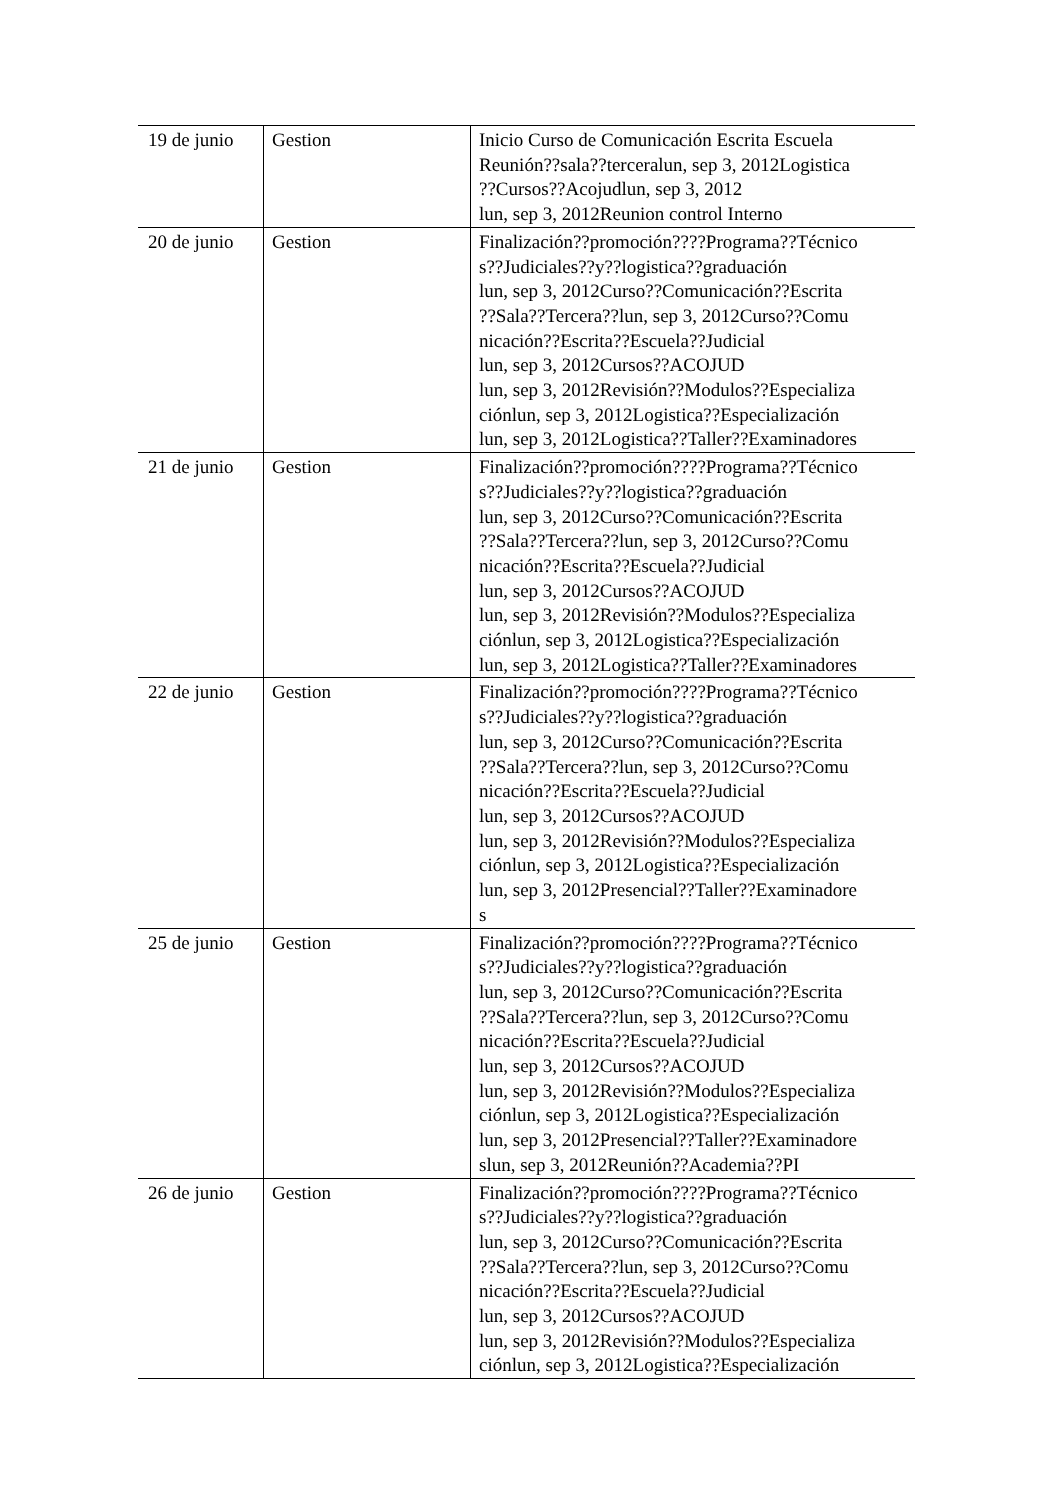| 19 de junio | Gestion | Inicio Curso de Comunicación Escrita Escuela Reunión??sala??terceralun, sep 3, 2012Logistica ??Cursos??Acojudlun, sep 3, 2012 lun, sep 3, 2012Reunion control Interno |
| 20 de junio | Gestion | Finalización??promoción????Programa??Técnico s??Judiciales??y??logistica??graduación lun, sep 3, 2012Curso??Comunicación??Escrita ??Sala??Tercera??lun, sep 3, 2012Curso??Comu nicación??Escrita??Escuela??Judicial lun, sep 3, 2012Cursos??ACOJUD lun, sep 3, 2012Revisión??Modulos??Especializa ciónlun, sep 3, 2012Logistica??Especialización lun, sep 3, 2012Logistica??Taller??Examinadores |
| 21 de junio | Gestion | Finalización??promoción????Programa??Técnico s??Judiciales??y??logistica??graduación lun, sep 3, 2012Curso??Comunicación??Escrita ??Sala??Tercera??lun, sep 3, 2012Curso??Comu nicación??Escrita??Escuela??Judicial lun, sep 3, 2012Cursos??ACOJUD lun, sep 3, 2012Revisión??Modulos??Especializa ciónlun, sep 3, 2012Logistica??Especialización lun, sep 3, 2012Logistica??Taller??Examinadores |
| 22 de junio | Gestion | Finalización??promoción????Programa??Técnico s??Judiciales??y??logistica??graduación lun, sep 3, 2012Curso??Comunicación??Escrita ??Sala??Tercera??lun, sep 3, 2012Curso??Comu nicación??Escrita??Escuela??Judicial lun, sep 3, 2012Cursos??ACOJUD lun, sep 3, 2012Revisión??Modulos??Especializa ciónlun, sep 3, 2012Logistica??Especialización lun, sep 3, 2012Presencial??Taller??Examinadore s |
| 25 de junio | Gestion | Finalización??promoción????Programa??Técnico s??Judiciales??y??logistica??graduación lun, sep 3, 2012Curso??Comunicación??Escrita ??Sala??Tercera??lun, sep 3, 2012Curso??Comu nicación??Escrita??Escuela??Judicial lun, sep 3, 2012Cursos??ACOJUD lun, sep 3, 2012Revisión??Modulos??Especializa ciónlun, sep 3, 2012Logistica??Especialización lun, sep 3, 2012Presencial??Taller??Examinadore slun, sep 3, 2012Reunión??Academia??PI |
| 26 de junio | Gestion | Finalización??promoción????Programa??Técnico s??Judiciales??y??logistica??graduación lun, sep 3, 2012Curso??Comunicación??Escrita ??Sala??Tercera??lun, sep 3, 2012Curso??Comu nicación??Escrita??Escuela??Judicial lun, sep 3, 2012Cursos??ACOJUD lun, sep 3, 2012Revisión??Modulos??Especializa ciónlun, sep 3, 2012Logistica??Especialización |